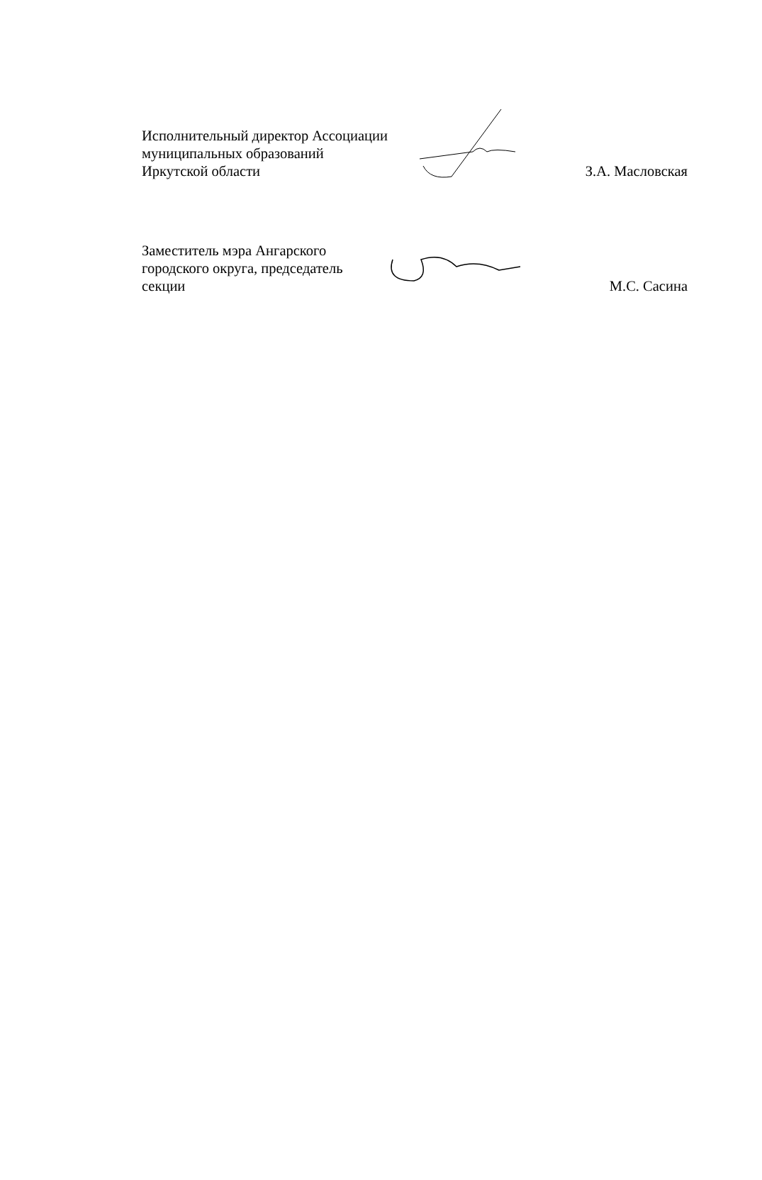Исполнительный директор Ассоциации
муниципальных образований
Иркутской области
З.А. Масловская
Заместитель мэра Ангарского
городского округа, председатель
секции
М.С. Сасина